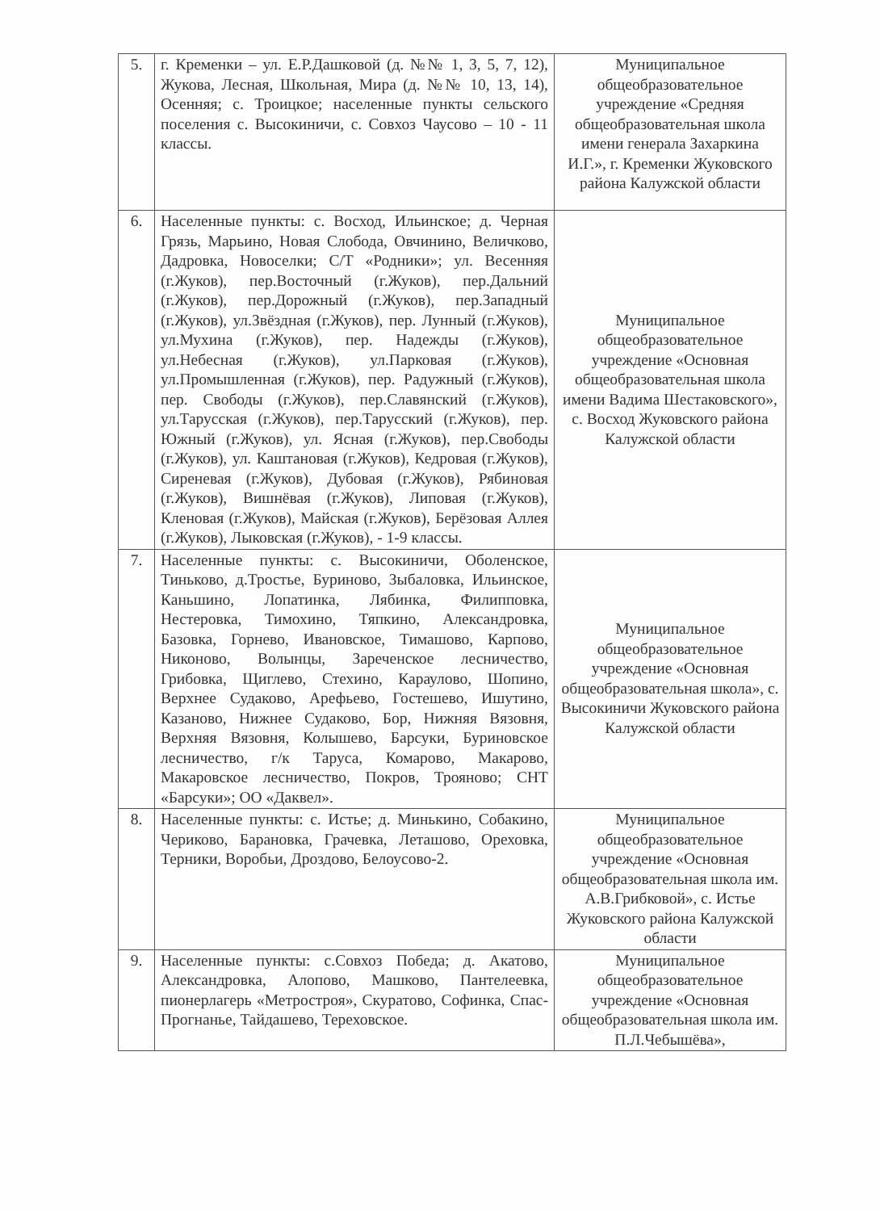| 5. | г. Кременки – ул. Е.Р.Дашковой (д. №№ 1, 3, 5, 7, 12), Жукова, Лесная, Школьная, Мира (д. №№ 10, 13, 14), Осенняя; с. Троицкое; населенные пункты сельского поселения с. Высокиничи, с. Совхоз Чаусово – 10 - 11 классы. | Муниципальное общеобразовательное учреждение «Средняя общеобразовательная школа имени генерала Захаркина И.Г.», г. Кременки Жуковского района Калужской области |
| 6. | Населенные пункты: с. Восход, Ильинское; д. Черная Грязь, Марьино, Новая Слобода, Овчинино, Величково, Дадровка, Новоселки; С/Т «Родники»; ул. Весенняя (г.Жуков), пер.Восточный (г.Жуков), пер.Дальний (г.Жуков), пер.Дорожный (г.Жуков), пер.Западный (г.Жуков), ул.Звёздная (г.Жуков), пер. Лунный (г.Жуков), ул.Мухина (г.Жуков), пер. Надежды (г.Жуков), ул.Небесная (г.Жуков), ул.Парковая (г.Жуков), ул.Промышленная (г.Жуков), пер. Радужный (г.Жуков), пер. Свободы (г.Жуков), пер.Славянский (г.Жуков), ул.Тарусская (г.Жуков), пер.Тарусский (г.Жуков), пер. Южный (г.Жуков), ул. Ясная (г.Жуков), пер.Свободы (г.Жуков), ул. Каштановая (г.Жуков), Кедровая (г.Жуков), Сиреневая (г.Жуков), Дубовая (г.Жуков), Рябиновая (г.Жуков), Вишнёвая (г.Жуков), Липовая (г.Жуков), Кленовая (г.Жуков), Майская (г.Жуков), Берёзовая Аллея (г.Жуков), Лыковская (г.Жуков), - 1-9 классы. | Муниципальное общеобразовательное учреждение «Основная общеобразовательная школа имени Вадима Шестаковского», с. Восход Жуковского района Калужской области |
| 7. | Населенные пункты: с. Высокиничи, Оболенское, Тиньково, д.Тростье, Буриново, Зыбаловка, Ильинское, Каньшино, Лопатинка, Лябинка, Филипповка, Нестеровка, Тимохино, Тяпкино, Александровка, Базовка, Горнево, Ивановское, Тимашово, Карпово, Никоново, Волынцы, Зареченское лесничество, Грибовка, Щиглево, Стехино, Караулово, Шопино, Верхнее Судаково, Арефьево, Гостешево, Ишутино, Казаново, Нижнее Судаково, Бор, Нижняя Вязовня, Верхняя Вязовня, Колышево, Барсуки, Буриновское лесничество, г/к Таруса, Комарово, Макарово, Макаровское лесничество, Покров, Трояново; СНТ «Барсуки»; ОО «Даквел». | Муниципальное общеобразовательное учреждение «Основная общеобразовательная школа», с. Высокиничи Жуковского района Калужской области |
| 8. | Населенные пункты: с. Истье; д. Минькино, Собакино, Чериково, Барановка, Грачевка, Леташово, Ореховка, Терники, Воробьи, Дроздово, Белоусово-2. | Муниципальное общеобразовательное учреждение «Основная общеобразовательная школа им. А.В.Грибковой», с. Истье Жуковского района Калужской области |
| 9. | Населенные пункты: с.Совхоз Победа; д. Акатово, Александровка, Алопово, Машково, Пантелеевка, пионерлагерь «Метростроя», Скуратово, Софинка, Спас-Прогнанье, Тайдашево, Тереховское. | Муниципальное общеобразовательное учреждение «Основная общеобразовательная школа им. П.Л.Чебышёва», |